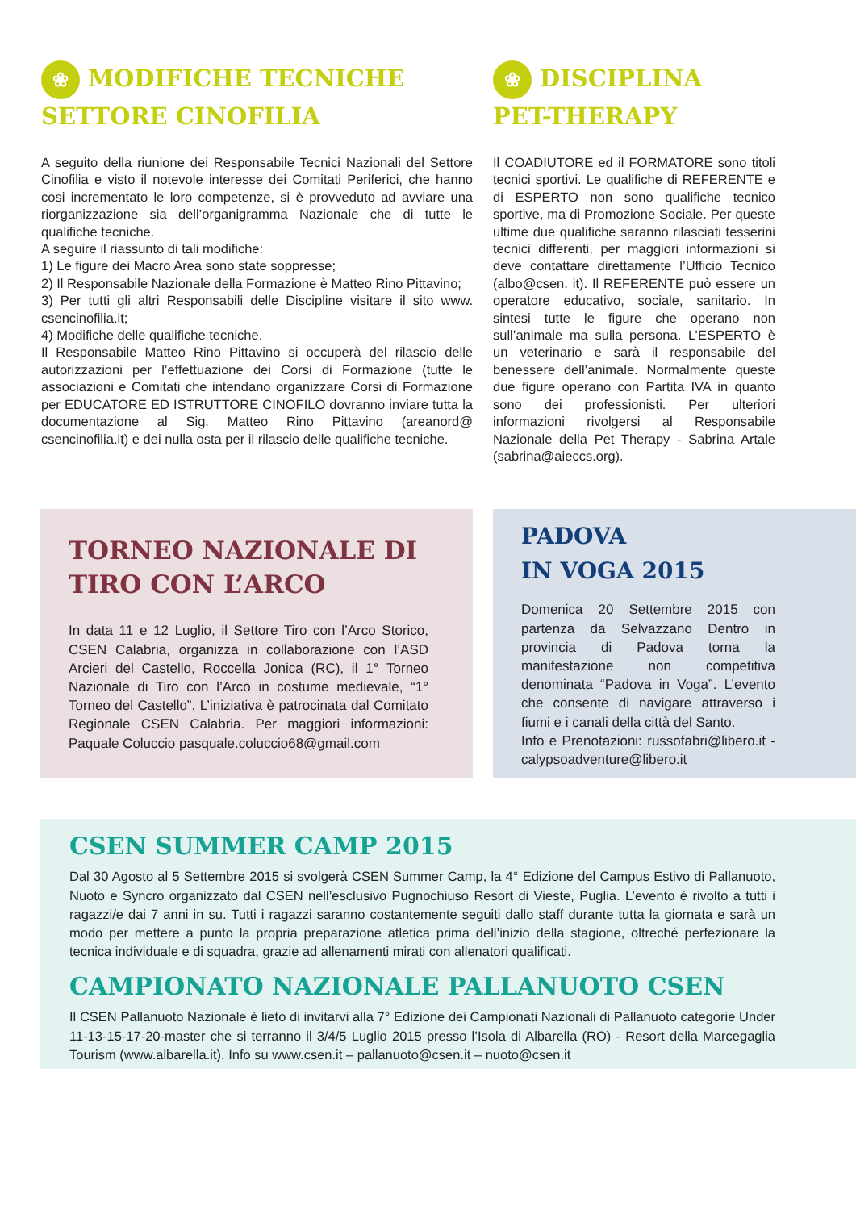❀ MODIFICHE TECNICHE
SETTORE CINOFILIA
A seguito della riunione dei Responsabile Tecnici Nazionali del Settore Cinofilia e visto il notevole interesse dei Comitati Periferici, che hanno cosi incrementato le loro competenze, si è provveduto ad avviare una riorganizzazione sia dell’organigramma Nazionale che di tutte le qualifiche tecniche.
A seguire il riassunto di tali modifiche:
1) Le figure dei Macro Area sono state soppresse;
2) Il Responsabile Nazionale della Formazione è Matteo Rino Pittavino;
3) Per tutti gli altri Responsabili delle Discipline visitare il sito www. csencinofilia.it;
4) Modifiche delle qualifiche tecniche.
Il Responsabile Matteo Rino Pittavino si occuperà del rilascio delle autorizzazioni per l’effettuazione dei Corsi di Formazione (tutte le associazioni e Comitati che intendano organizzare Corsi di Formazione per EDUCATORE ED ISTRUTTORE CINOFILO dovranno inviare tutta la documentazione al Sig. Matteo Rino Pittavino (areanord@ csencinofilia.it) e dei nulla osta per il rilascio delle qualifiche tecniche.
❀ DISCIPLINA
PET-THERAPY
Il COADIUTORE ed il FORMATORE sono titoli tecnici sportivi. Le qualifiche di REFERENTE e di ESPERTO non sono qualifiche tecnico sportive, ma di Promozione Sociale. Per queste ultime due qualifiche saranno rilasciati tesserini tecnici differenti, per maggiori informazioni si deve contattare direttamente l’Ufficio Tecnico (albo@csen. it). Il REFERENTE può essere un operatore educativo, sociale, sanitario. In sintesi tutte le figure che operano non sull’animale ma sulla persona. L’ESPERTO è un veterinario e sarà il responsabile del benessere dell’animale. Normalmente queste due figure operano con Partita IVA in quanto sono dei professionisti. Per ulteriori informazioni rivolgersi al Responsabile Nazionale della Pet Therapy - Sabrina Artale (sabrina@aieccs.org).
TORNEO NAZIONALE DI
TIRO CON L’ARCO
In data 11 e 12 Luglio, il Settore Tiro con l’Arco Storico, CSEN Calabria, organizza in collaborazione con l’ASD Arcieri del Castello, Roccella Jonica (RC), il 1° Torneo Nazionale di Tiro con l’Arco in costume medievale, “1° Torneo del Castello”. L’iniziativa è patrocinata dal Comitato Regionale CSEN Calabria. Per maggiori informazioni: Paquale Coluccio pasquale.coluccio68@gmail.com
PADOVA
IN VOGA 2015
Domenica 20 Settembre 2015 con partenza da Selvazzano Dentro in provincia di Padova torna la manifestazione non competitiva denominata “Padova in Voga”. L’evento che consente di navigare attraverso i fiumi e i canali della città del Santo.
Info e Prenotazioni: russofabri@libero.it - calypsoadventure@libero.it
CSEN SUMMER CAMP 2015
Dal 30 Agosto al 5 Settembre 2015 si svolgerà CSEN Summer Camp, la 4° Edizione del Campus Estivo di Pallanuoto, Nuoto e Syncro organizzato dal CSEN nell’esclusivo Pugnochiuso Resort di Vieste, Puglia. L’evento è rivolto a tutti i ragazzi/e dai 7 anni in su. Tutti i ragazzi saranno costantemente seguiti dallo staff durante tutta la giornata e sarà un modo per mettere a punto la propria preparazione atletica prima dell’inizio della stagione, oltreché perfezionare la tecnica individuale e di squadra, grazie ad allenamenti mirati con allenatori qualificati.
CAMPIONATO NAZIONALE PALLANUOTO CSEN
Il CSEN Pallanuoto Nazionale è lieto di invitarvi alla 7° Edizione dei Campionati Nazionali di Pallanuoto categorie Under 11-13-15-17-20-master che si terranno il 3/4/5 Luglio 2015 presso l’Isola di Albarella (RO) - Resort della Marcegaglia Tourism (www.albarella.it). Info su www.csen.it – pallanuoto@csen.it – nuoto@csen.it